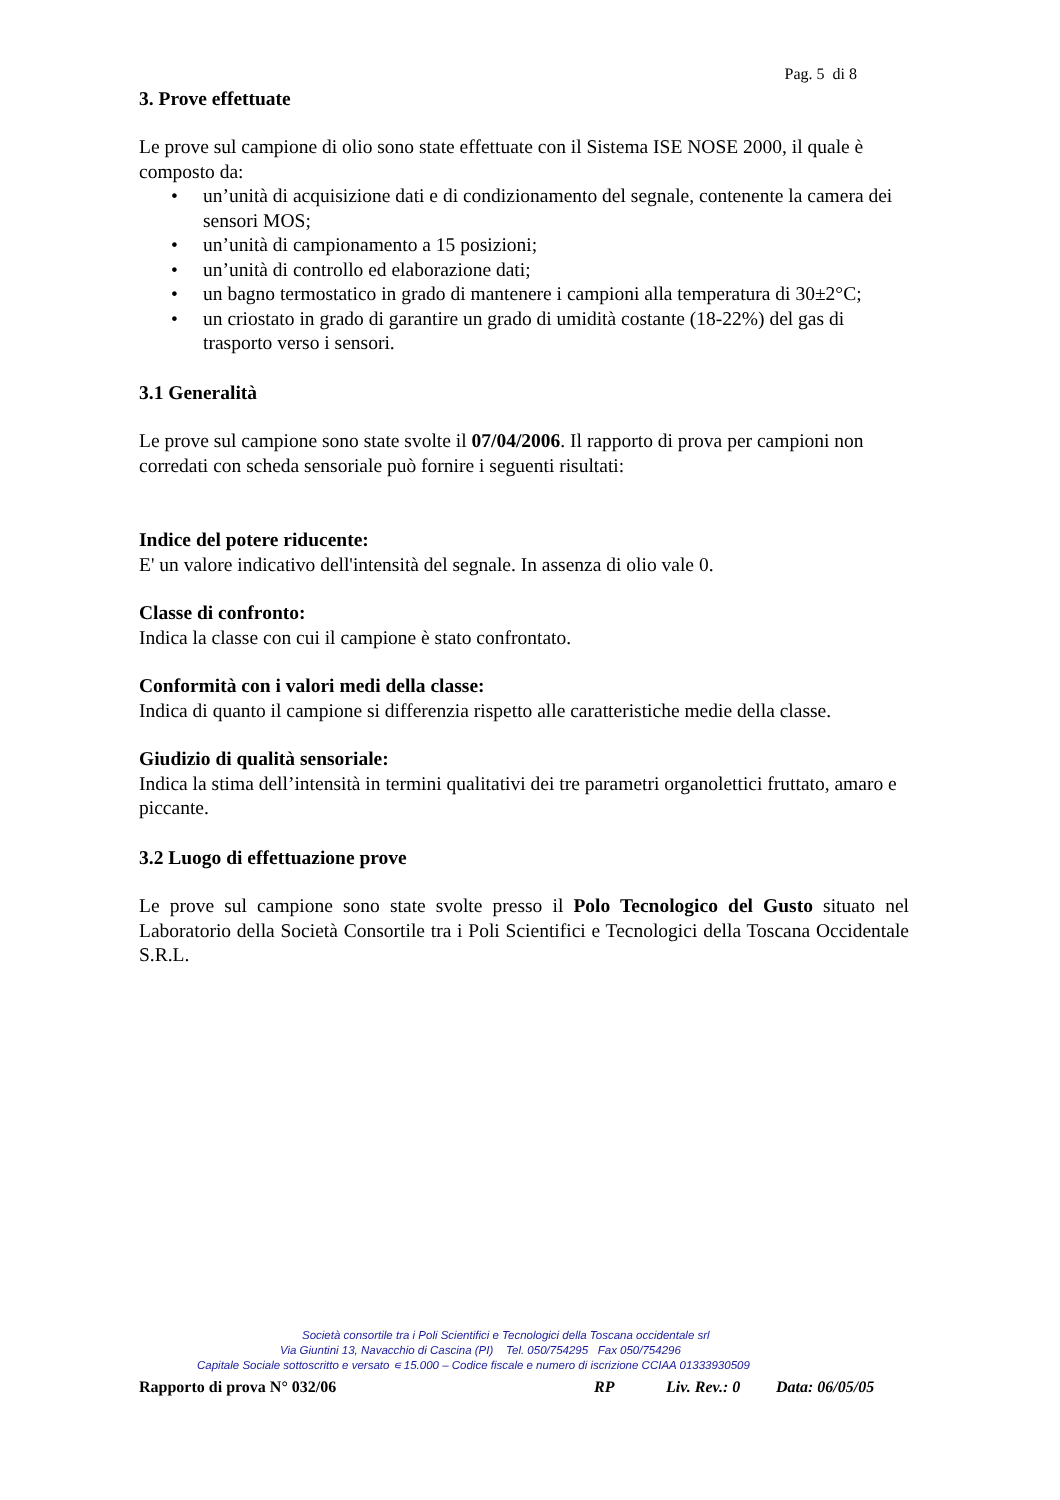Pag. 5 di 8
3. Prove effettuate
Le prove sul campione di olio sono state effettuate con il Sistema ISE NOSE 2000, il quale è composto da:
• un’unità di acquisizione dati e di condizionamento del segnale, contenente la camera dei sensori MOS;
• un’unità di campionamento a 15 posizioni;
• un’unità di controllo ed elaborazione dati;
• un bagno termostatico in grado di mantenere i campioni alla temperatura di 30±2°C;
• un criostato in grado di garantire un grado di umidità costante (18-22%) del gas di trasporto verso i sensori.
3.1 Generalità
Le prove sul campione sono state svolte il 07/04/2006. Il rapporto di prova per campioni non corredati con scheda sensoriale può fornire i seguenti risultati:
Indice del potere riducente:
E' un valore indicativo dell'intensità del segnale. In assenza di olio vale 0.
Classe di confronto:
Indica la classe con cui il campione è stato confrontato.
Conformità con i valori medi della classe:
Indica di quanto il campione si differenzia rispetto alle caratteristiche medie della classe.
Giudizio di qualità sensoriale:
Indica la stima dell’intensità in termini qualitativi dei tre parametri organolettici fruttato, amaro e piccante.
3.2 Luogo di effettuazione prove
Le prove sul campione sono state svolte presso il Polo Tecnologico del Gusto situato nel Laboratorio della Società Consortile tra i Poli Scientifici e Tecnologici della Toscana Occidentale S.R.L.
Società consortile tra i Poli Scientifici e Tecnologici della Toscana occidentale srl
Via Giuntini 13, Navacchio di Cascina (PI) Tel. 050/754295 Fax 050/754296
Capitale Sociale sottoscritto e versato ∊ 15.000 – Codice fiscale e numero di iscrizione CCIAA 01333930509
Rapporto di prova N° 032/06 RP Liv. Rev.: 0 Data: 06/05/05